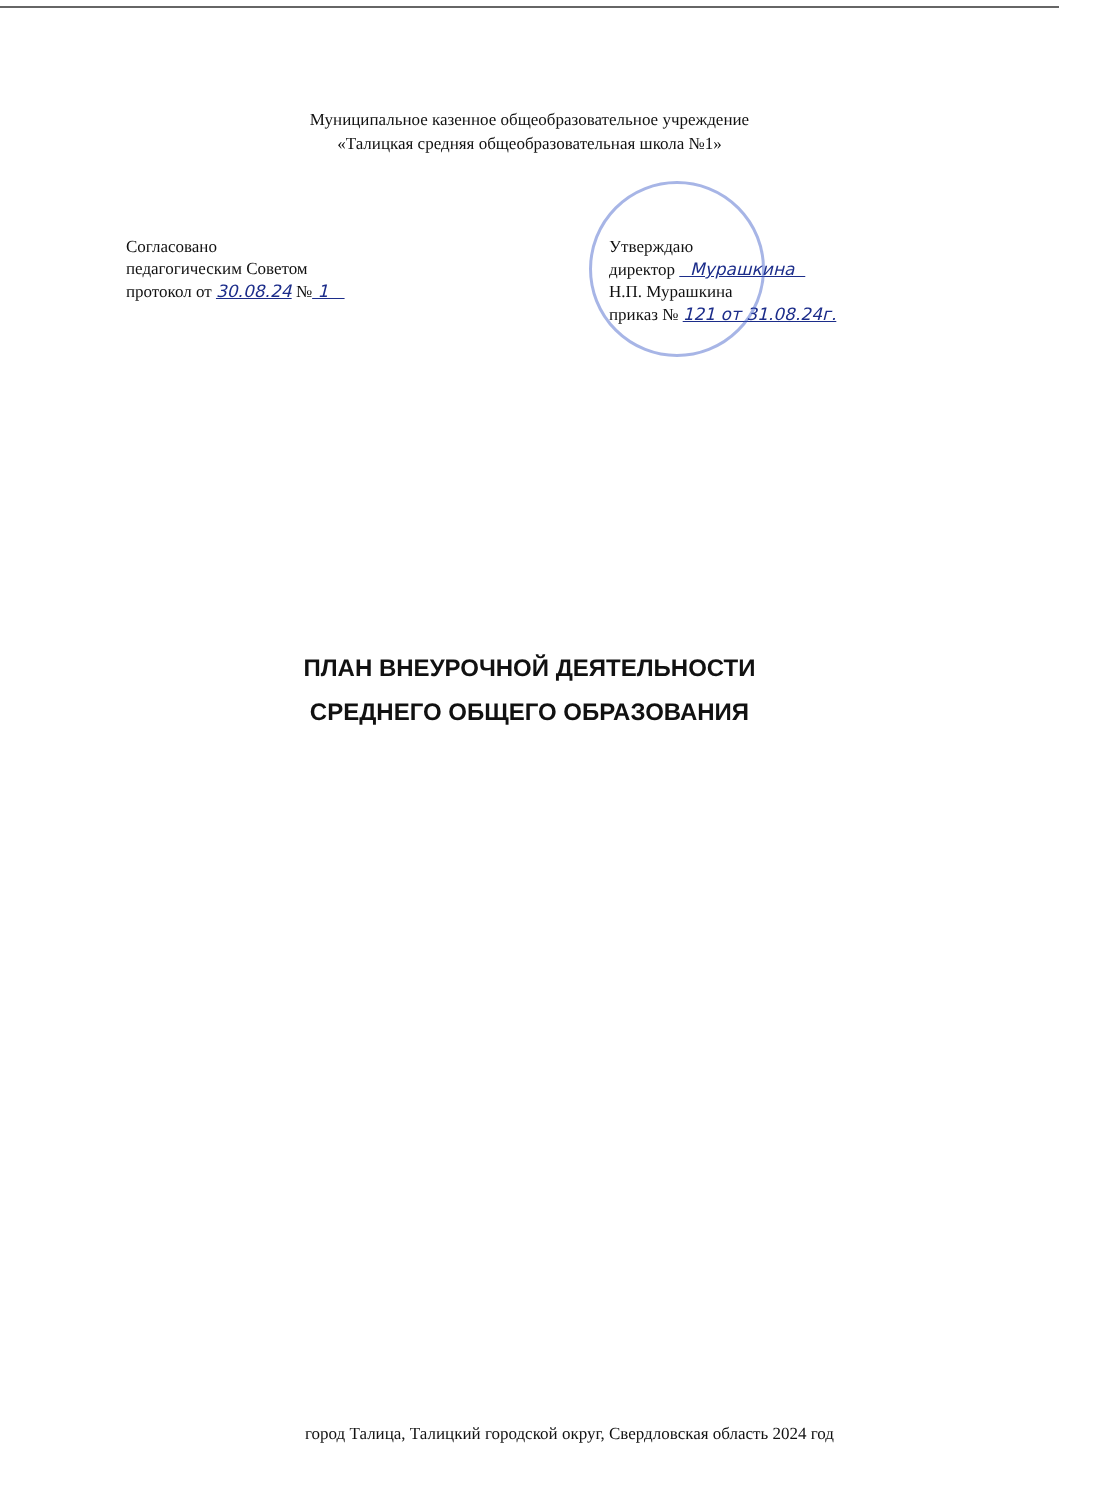Муниципальное казенное общеобразовательное учреждение
«Талицкая средняя общеобразовательная школа №1»
Согласовано
педагогическим Советом
протокол от 30.08.24 № 1
Утверждаю
директор Мурашкина
Н.П. Мурашкина
приказ № 121 от 31.08.24г.
ПЛАН ВНЕУРОЧНОЙ ДЕЯТЕЛЬНОСТИ
СРЕДНЕГО ОБЩЕГО ОБРАЗОВАНИЯ
город Талица, Талицкий городской округ, Свердловская область 2024 год